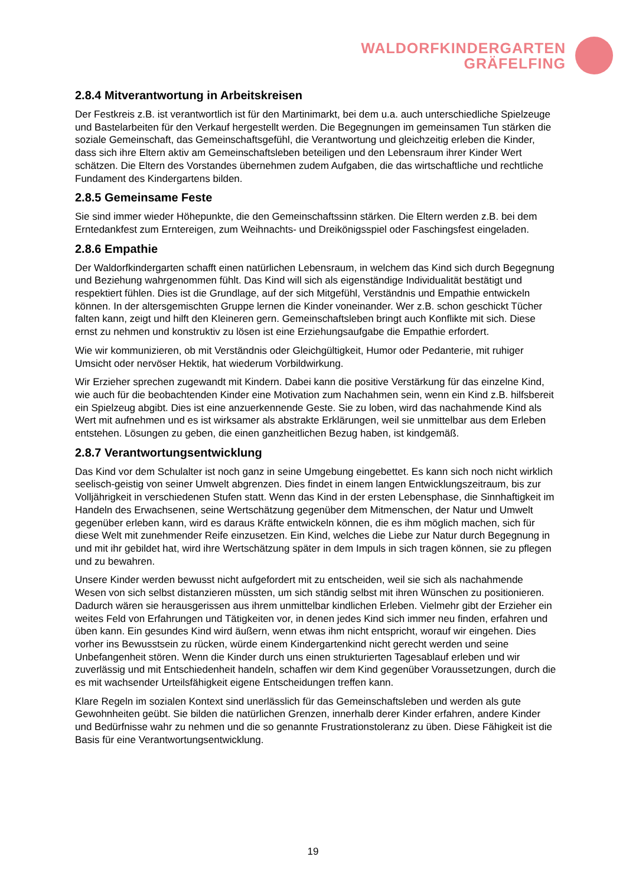WALDORFKINDERGARTEN
GRÄFELFING
2.8.4 Mitverantwortung in Arbeitskreisen
Der Festkreis z.B. ist verantwortlich ist für den Martinimarkt, bei dem u.a. auch unterschiedliche Spielzeuge und Bastelarbeiten für den Verkauf hergestellt werden. Die Begegnungen im gemeinsamen Tun stärken die soziale Gemeinschaft, das Gemeinschaftsgefühl, die Verantwortung und gleichzeitig erleben die Kinder, dass sich ihre Eltern aktiv am Gemeinschaftsleben beteiligen und den Lebensraum ihrer Kinder Wert schätzen. Die Eltern des Vorstandes übernehmen zudem Aufgaben, die das wirtschaftliche und rechtliche Fundament des Kindergartens bilden.
2.8.5 Gemeinsame Feste
Sie sind immer wieder Höhepunkte, die den Gemeinschaftssinn stärken. Die Eltern werden z.B. bei dem Erntedankfest zum Erntereigen, zum Weihnachts- und Dreikönigsspiel oder Faschingsfest eingeladen.
2.8.6 Empathie
Der Waldorfkindergarten schafft einen natürlichen Lebensraum, in welchem das Kind sich durch Begegnung und Beziehung wahrgenommen fühlt. Das Kind will sich als eigenständige Individualität bestätigt und respektiert fühlen. Dies ist die Grundlage, auf der sich Mitgefühl, Verständnis und Empathie entwickeln können. In der altersgemischten Gruppe lernen die Kinder voneinander. Wer z.B. schon geschickt Tücher falten kann, zeigt und hilft den Kleineren gern. Gemeinschaftsleben bringt auch Konflikte mit sich. Diese ernst zu nehmen und konstruktiv zu lösen ist eine Erziehungsaufgabe die Empathie erfordert.
Wie wir kommunizieren, ob mit Verständnis oder Gleichgültigkeit, Humor oder Pedanterie, mit ruhiger Umsicht oder nervöser Hektik, hat wiederum Vorbildwirkung.
Wir Erzieher sprechen zugewandt mit Kindern. Dabei kann die positive Verstärkung für das einzelne Kind, wie auch für die beobachtenden Kinder eine Motivation zum Nachahmen sein, wenn ein Kind z.B. hilfsbereit ein Spielzeug abgibt. Dies ist eine anzuerkennende Geste. Sie zu loben, wird das nachahmende Kind als Wert mit aufnehmen und es ist wirksamer als abstrakte Erklärungen, weil sie unmittelbar aus dem Erleben entstehen. Lösungen zu geben, die einen ganzheitlichen Bezug haben, ist kindgemäß.
2.8.7 Verantwortungsentwicklung
Das Kind vor dem Schulalter ist noch ganz in seine Umgebung eingebettet. Es kann sich noch nicht wirklich seelisch-geistig von seiner Umwelt abgrenzen. Dies findet in einem langen Entwicklungszeitraum, bis zur Volljährigkeit in verschiedenen Stufen statt. Wenn das Kind in der ersten Lebensphase, die Sinnhaftigkeit im Handeln des Erwachsenen, seine Wertschätzung gegenüber dem Mitmenschen, der Natur und Umwelt gegenüber erleben kann, wird es daraus Kräfte entwickeln können, die es ihm möglich machen, sich für diese Welt mit zunehmender Reife einzusetzen. Ein Kind, welches die Liebe zur Natur durch Begegnung in und mit ihr gebildet hat, wird ihre Wertschätzung später in dem Impuls in sich tragen können, sie zu pflegen und zu bewahren.
Unsere Kinder werden bewusst nicht aufgefordert mit zu entscheiden, weil sie sich als nachahmende Wesen von sich selbst distanzieren müssten, um sich ständig selbst mit ihren Wünschen zu positionieren. Dadurch wären sie herausgerissen aus ihrem unmittelbar kindlichen Erleben. Vielmehr gibt der Erzieher ein weites Feld von Erfahrungen und Tätigkeiten vor, in denen jedes Kind sich immer neu finden, erfahren und üben kann. Ein gesundes Kind wird äußern, wenn etwas ihm nicht entspricht, worauf wir eingehen. Dies vorher ins Bewusstsein zu rücken, würde einem Kindergartenkind nicht gerecht werden und seine Unbefangenheit stören. Wenn die Kinder durch uns einen strukturierten Tagesablauf erleben und wir zuverlässig und mit Entschiedenheit handeln, schaffen wir dem Kind gegenüber Voraussetzungen, durch die es mit wachsender Urteilsfähigkeit eigene Entscheidungen treffen kann.
Klare Regeln im sozialen Kontext sind unerlässlich für das Gemeinschaftsleben und werden als gute Gewohnheiten geübt. Sie bilden die natürlichen Grenzen, innerhalb derer Kinder erfahren, andere Kinder und Bedürfnisse wahr zu nehmen und die so genannte Frustrationstoleranz zu üben. Diese Fähigkeit ist die Basis für eine Verantwortungsentwicklung.
19